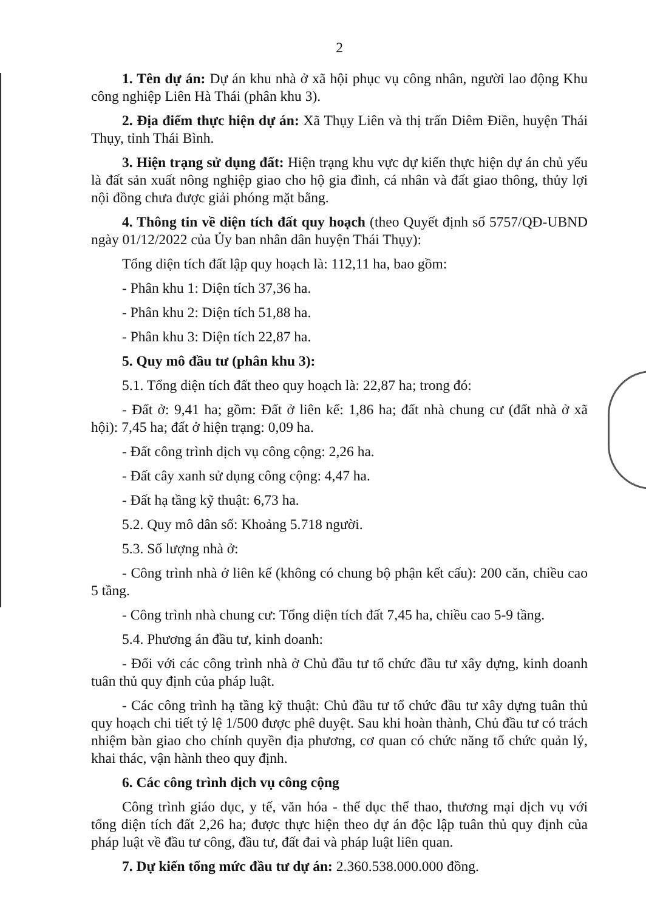2
1. Tên dự án: Dự án khu nhà ở xã hội phục vụ công nhân, người lao động Khu công nghiệp Liên Hà Thái (phân khu 3).
2. Địa điểm thực hiện dự án: Xã Thụy Liên và thị trấn Diêm Điền, huyện Thái Thụy, tỉnh Thái Bình.
3. Hiện trạng sử dụng đất: Hiện trạng khu vực dự kiến thực hiện dự án chủ yếu là đất sản xuất nông nghiệp giao cho hộ gia đình, cá nhân và đất giao thông, thủy lợi nội đồng chưa được giải phóng mặt bằng.
4. Thông tin về diện tích đất quy hoạch (theo Quyết định số 5757/QĐ-UBND ngày 01/12/2022 của Ủy ban nhân dân huyện Thái Thụy):
Tổng diện tích đất lập quy hoạch là: 112,11 ha, bao gồm:
- Phân khu 1: Diện tích 37,36 ha.
- Phân khu 2: Diện tích 51,88 ha.
- Phân khu 3: Diện tích 22,87 ha.
5. Quy mô đầu tư (phân khu 3):
5.1. Tổng diện tích đất theo quy hoạch là: 22,87 ha; trong đó:
- Đất ở: 9,41 ha; gồm: Đất ở liên kế: 1,86 ha; đất nhà chung cư (đất nhà ở xã hội): 7,45 ha; đất ở hiện trạng: 0,09 ha.
- Đất công trình dịch vụ công cộng: 2,26 ha.
- Đất cây xanh sử dụng công cộng: 4,47 ha.
- Đất hạ tầng kỹ thuật: 6,73 ha.
5.2. Quy mô dân số: Khoảng 5.718 người.
5.3. Số lượng nhà ở:
- Công trình nhà ở liên kế (không có chung bộ phận kết cấu): 200 căn, chiều cao 5 tầng.
- Công trình nhà chung cư: Tổng diện tích đất 7,45 ha, chiều cao 5-9 tầng.
5.4. Phương án đầu tư, kinh doanh:
- Đối với các công trình nhà ở Chủ đầu tư tổ chức đầu tư xây dựng, kinh doanh tuân thủ quy định của pháp luật.
- Các công trình hạ tầng kỹ thuật: Chủ đầu tư tổ chức đầu tư xây dựng tuân thủ quy hoạch chi tiết tỷ lệ 1/500 được phê duyệt. Sau khi hoàn thành, Chủ đầu tư có trách nhiệm bàn giao cho chính quyền địa phương, cơ quan có chức năng tổ chức quản lý, khai thác, vận hành theo quy định.
6. Các công trình dịch vụ công cộng
Công trình giáo dục, y tế, văn hóa - thể dục thể thao, thương mại dịch vụ với tổng diện tích đất 2,26 ha; được thực hiện theo dự án độc lập tuân thủ quy định của pháp luật về đầu tư công, đầu tư, đất đai và pháp luật liên quan.
7. Dự kiến tổng mức đầu tư dự án: 2.360.538.000.000 đồng.